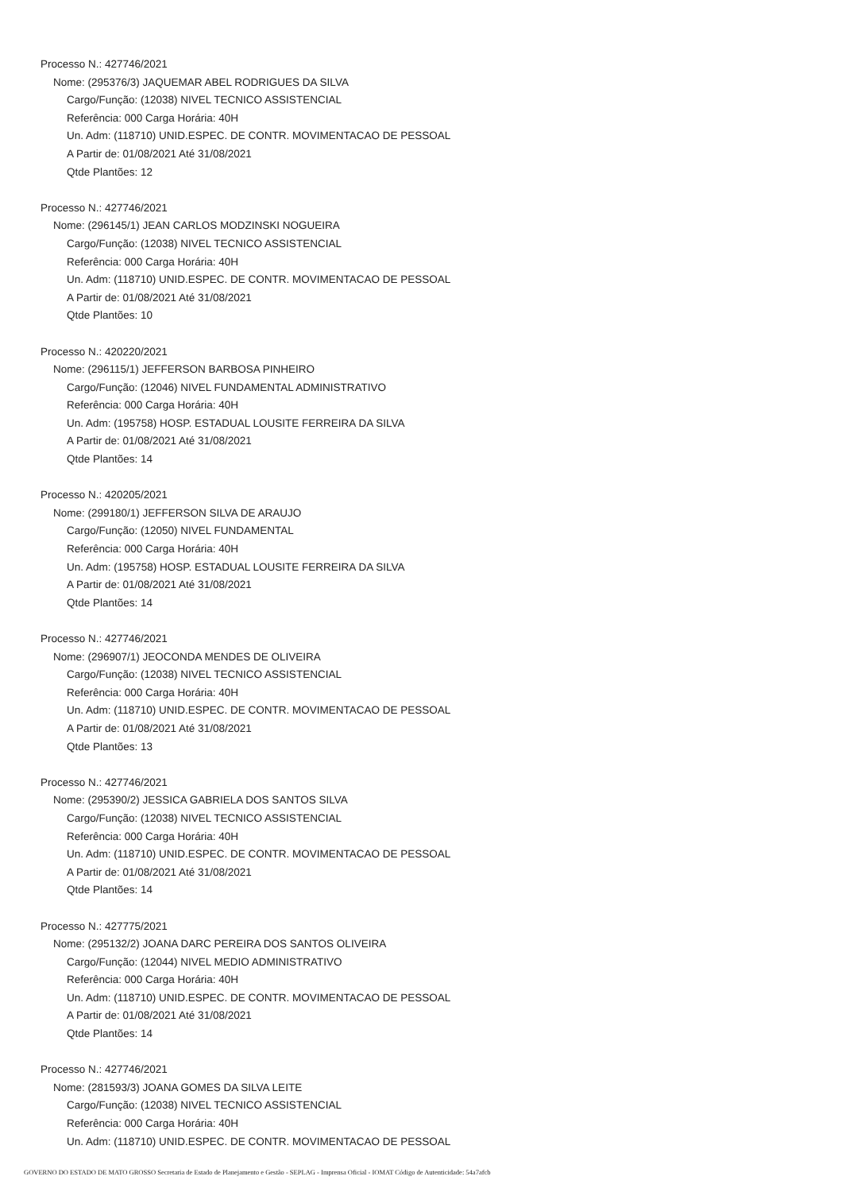Processo N.: 427746/2021
Nome: (295376/3) JAQUEMAR ABEL RODRIGUES DA SILVA
Cargo/Função: (12038) NIVEL TECNICO ASSISTENCIAL
Referência: 000 Carga Horária: 40H
Un. Adm: (118710) UNID.ESPEC. DE CONTR. MOVIMENTACAO DE PESSOAL
A Partir de: 01/08/2021 Até 31/08/2021
Qtde Plantões: 12
Processo N.: 427746/2021
Nome: (296145/1) JEAN CARLOS MODZINSKI NOGUEIRA
Cargo/Função: (12038) NIVEL TECNICO ASSISTENCIAL
Referência: 000 Carga Horária: 40H
Un. Adm: (118710) UNID.ESPEC. DE CONTR. MOVIMENTACAO DE PESSOAL
A Partir de: 01/08/2021 Até 31/08/2021
Qtde Plantões: 10
Processo N.: 420220/2021
Nome: (296115/1) JEFFERSON BARBOSA PINHEIRO
Cargo/Função: (12046) NIVEL FUNDAMENTAL ADMINISTRATIVO
Referência: 000 Carga Horária: 40H
Un. Adm: (195758) HOSP. ESTADUAL LOUSITE FERREIRA DA SILVA
A Partir de: 01/08/2021 Até 31/08/2021
Qtde Plantões: 14
Processo N.: 420205/2021
Nome: (299180/1) JEFFERSON SILVA DE ARAUJO
Cargo/Função: (12050) NIVEL FUNDAMENTAL
Referência: 000 Carga Horária: 40H
Un. Adm: (195758) HOSP. ESTADUAL LOUSITE FERREIRA DA SILVA
A Partir de: 01/08/2021 Até 31/08/2021
Qtde Plantões: 14
Processo N.: 427746/2021
Nome: (296907/1) JEOCONDA MENDES DE OLIVEIRA
Cargo/Função: (12038) NIVEL TECNICO ASSISTENCIAL
Referência: 000 Carga Horária: 40H
Un. Adm: (118710) UNID.ESPEC. DE CONTR. MOVIMENTACAO DE PESSOAL
A Partir de: 01/08/2021 Até 31/08/2021
Qtde Plantões: 13
Processo N.: 427746/2021
Nome: (295390/2) JESSICA GABRIELA DOS SANTOS SILVA
Cargo/Função: (12038) NIVEL TECNICO ASSISTENCIAL
Referência: 000 Carga Horária: 40H
Un. Adm: (118710) UNID.ESPEC. DE CONTR. MOVIMENTACAO DE PESSOAL
A Partir de: 01/08/2021 Até 31/08/2021
Qtde Plantões: 14
Processo N.: 427775/2021
Nome: (295132/2) JOANA DARC PEREIRA DOS SANTOS OLIVEIRA
Cargo/Função: (12044) NIVEL MEDIO ADMINISTRATIVO
Referência: 000 Carga Horária: 40H
Un. Adm: (118710) UNID.ESPEC. DE CONTR. MOVIMENTACAO DE PESSOAL
A Partir de: 01/08/2021 Até 31/08/2021
Qtde Plantões: 14
Processo N.: 427746/2021
Nome: (281593/3) JOANA GOMES DA SILVA LEITE
Cargo/Função: (12038) NIVEL TECNICO ASSISTENCIAL
Referência: 000 Carga Horária: 40H
Un. Adm: (118710) UNID.ESPEC. DE CONTR. MOVIMENTACAO DE PESSOAL
GOVERNO DO ESTADO DE MATO GROSSO Secretaria de Estado de Planejamento e Gestão - SEPLAG - Imprensa Oficial - IOMAT Código de Autenticidade: 54a7afcb